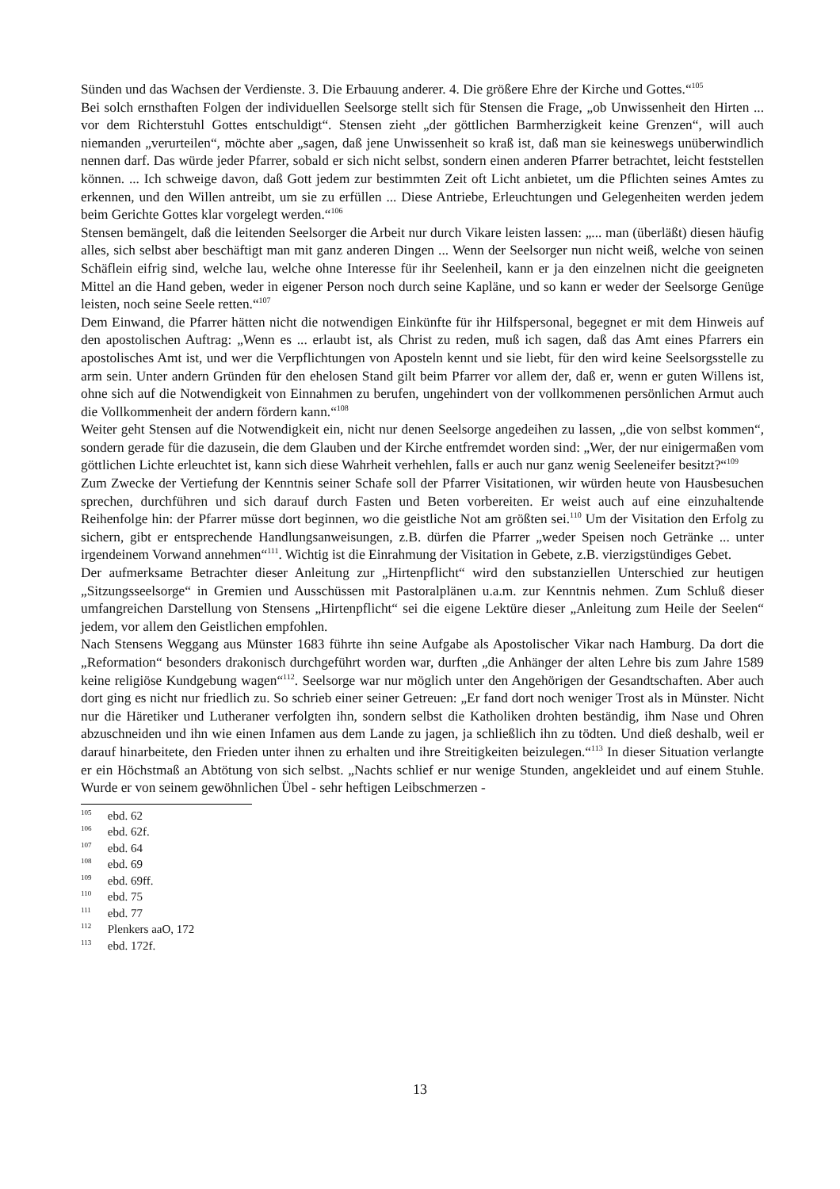Sünden und das Wachsen der Verdienste. 3. Die Erbauung anderer. 4. Die größere Ehre der Kirche und Gottes.“<sup>105</sup>
Bei solch ernsthaften Folgen der individuellen Seelsorge stellt sich für Stensen die Frage, „ob Unwissenheit den Hirten ... vor dem Richterstuhl Gottes entschuldigt“. Stensen zieht „der göttlichen Barmherzigkeit keine Grenzen“, will auch niemanden „verurteilen“, möchte aber „sagen, daß jene Unwissenheit so kraß ist, daß man sie keineswegs unüberwindlich nennen darf. Das würde jeder Pfarrer, sobald er sich nicht selbst, sondern einen anderen Pfarrer betrachtet, leicht feststellen können. ... Ich schweige davon, daß Gott jedem zur bestimmten Zeit oft Licht anbietet, um die Pflichten seines Amtes zu erkennen, und den Willen antreibt, um sie zu erfüllen ... Diese Antriebe, Erleuchtungen und Gelegenheiten werden jedem beim Gerichte Gottes klar vorgelegt werden.“<sup>106</sup>
Stensen bemängelt, daß die leitenden Seelsorger die Arbeit nur durch Vikare leisten lassen: „... man (überläßt) diesen häufig alles, sich selbst aber beschäftigt man mit ganz anderen Dingen ... Wenn der Seelsorger nun nicht weiß, welche von seinen Schäflein eifrig sind, welche lau, welche ohne Interesse für ihr Seelenheil, kann er ja den einzelnen nicht die geeigneten Mittel an die Hand geben, weder in eigener Person noch durch seine Kapläne, und so kann er weder der Seelsorge Genüge leisten, noch seine Seele retten.“<sup>107</sup>
Dem Einwand, die Pfarrer hätten nicht die notwendigen Einkünfte für ihr Hilfspersonal, begegnet er mit dem Hinweis auf den apostolischen Auftrag: „Wenn es ... erlaubt ist, als Christ zu reden, muß ich sagen, daß das Amt eines Pfarrers ein apostolisches Amt ist, und wer die Verpflichtungen von Aposteln kennt und sie liebt, für den wird keine Seelsorgsstelle zu arm sein. Unter andern Gründen für den ehelosen Stand gilt beim Pfarrer vor allem der, daß er, wenn er guten Willens ist, ohne sich auf die Notwendigkeit von Einnahmen zu berufen, ungehindert von der vollkommenen persönlichen Armut auch die Vollkommenheit der andern fördern kann.“<sup>108</sup>
Weiter geht Stensen auf die Notwendigkeit ein, nicht nur denen Seelsorge angedeihen zu lassen, „die von selbst kommen“, sondern gerade für die dazusein, die dem Glauben und der Kirche entfremdet worden sind: „Wer, der nur einigermaßen vom göttlichen Lichte erleuchtet ist, kann sich diese Wahrheit verhehlen, falls er auch nur ganz wenig Seeleneifer besitzt?“<sup>109</sup>
Zum Zwecke der Vertiefung der Kenntnis seiner Schafe soll der Pfarrer Visitationen, wir würden heute von Hausbesuchen sprechen, durchführen und sich darauf durch Fasten und Beten vorbereiten. Er weist auch auf eine einzuhaltende Reihenfolge hin: der Pfarrer müsse dort beginnen, wo die geistliche Not am größten sei.<sup>110</sup> Um der Visitation den Erfolg zu sichern, gibt er entsprechende Handlungsanweisungen, z.B. dürfen die Pfarrer „weder Speisen noch Getränke ... unter irgendeinem Vorwand annehmen“<sup>111</sup>. Wichtig ist die Einrahmung der Visitation in Gebete, z.B. vierzigstündiges Gebet.
Der aufmerksame Betrachter dieser Anleitung zur „Hirtenpflicht“ wird den substanziellen Unterschied zur heutigen „Sitzungsseelsorge“ in Gremien und Ausschüssen mit Pastoralplänen u.a.m. zur Kenntnis nehmen. Zum Schluß dieser umfangreichen Darstellung von Stensens „Hirtenpflicht“ sei die eigene Lektüre dieser „Anleitung zum Heile der Seelen“ jedem, vor allem den Geistlichen empfohlen.
Nach Stensens Weggang aus Münster 1683 führte ihn seine Aufgabe als Apostolischer Vikar nach Hamburg. Da dort die „Reformation“ besonders drakonisch durchgeführt worden war, durften „die Anhänger der alten Lehre bis zum Jahre 1589 keine religiöse Kundgebung wagen“<sup>112</sup>. Seelsorge war nur möglich unter den Angehörigen der Gesandtschaften. Aber auch dort ging es nicht nur friedlich zu. So schrieb einer seiner Getreuen: „Er fand dort noch weniger Trost als in Münster. Nicht nur die Häretiker und Lutheraner verfolgten ihn, sondern selbst die Katholiken drohten beständig, ihm Nase und Ohren abzuschneiden und ihn wie einen Infamen aus dem Lande zu jagen, ja schließlich ihn zu tödten. Und dieß deshalb, weil er darauf hinarbeitete, den Frieden unter ihnen zu erhalten und ihre Streitigkeiten beizulegen.“<sup>113</sup> In dieser Situation verlangte er ein Höchstmaß an Abtötung von sich selbst. „Nachts schlief er nur wenige Stunden, angekleidet und auf einem Stuhle. Wurde er von seinem gewöhnlichen Übel - sehr heftigen Leibschmerzen -
<sup>105</sup> ebd. 62
<sup>106</sup> ebd. 62f.
<sup>107</sup> ebd. 64
<sup>108</sup> ebd. 69
<sup>109</sup> ebd. 69ff.
<sup>110</sup> ebd. 75
<sup>111</sup> ebd. 77
<sup>112</sup> Plenkers aaO, 172
<sup>113</sup> ebd. 172f.
13